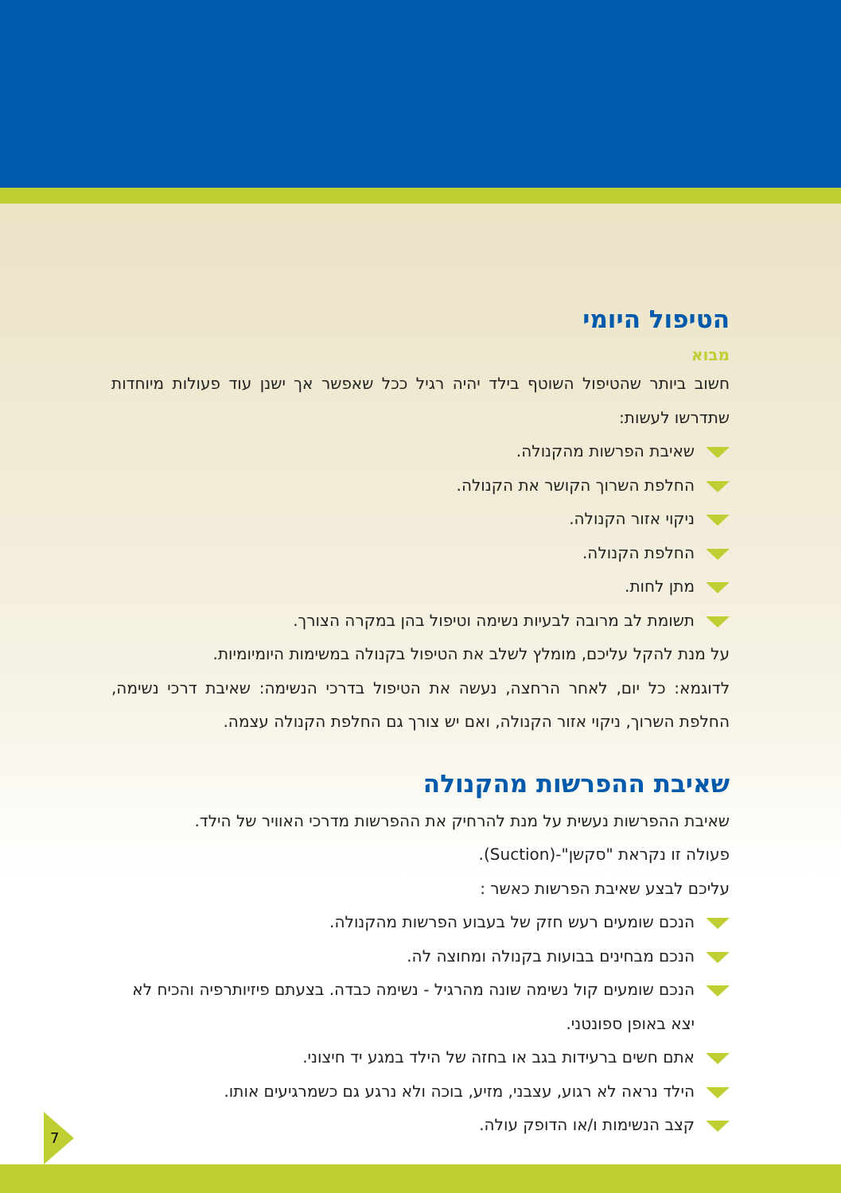הטיפול היומי
מבוא
חשוב ביותר שהטיפול השוטף בילד יהיה רגיל ככל שאפשר אך ישנן עוד פעולות מיוחדות שתדרשו לעשות:
שאיבת הפרשות מהקנולה.
החלפת השרוך הקושר את הקנולה.
ניקוי אזור הקנולה.
החלפת הקנולה.
מתן לחות.
תשומת לב מרובה לבעיות נשימה וטיפול בהן במקרה הצורך.
על מנת להקל עליכם, מומלץ לשלב את הטיפול בקנולה במשימות היומיומיות.
לדוגמא: כל יום, לאחר הרחצה, נעשה את הטיפול בדרכי הנשימה: שאיבת דרכי נשימה, החלפת השרוך, ניקוי אזור הקנולה, ואם יש צורך גם החלפת הקנולה עצמה.
שאיבת ההפרשות מהקנולה
שאיבת ההפרשות נעשית על מנת להרחיק את ההפרשות מדרכי האוויר של הילד.
פעולה זו נקראת "סקשן"-(Suction).
עליכם לבצע שאיבת הפרשות כאשר :
הנכם שומעים רעש חזק של בעבוע הפרשות מהקנולה.
הנכם מבחינים בבועות בקנולה ומחוצה לה.
הנכם שומעים קול נשימה שונה מהרגיל - נשימה כבדה. בצעתם פיזיותרפיה והכיח לא יצא באופן ספונטני.
אתם חשים ברעידות בגב או בחזה של הילד במגע יד חיצוני.
הילד נראה לא רגוע, עצבני, מזיע, בוכה ולא נרגע גם כשמרגיעים אותו.
קצב הנשימות ו/או הדופק עולה.
7